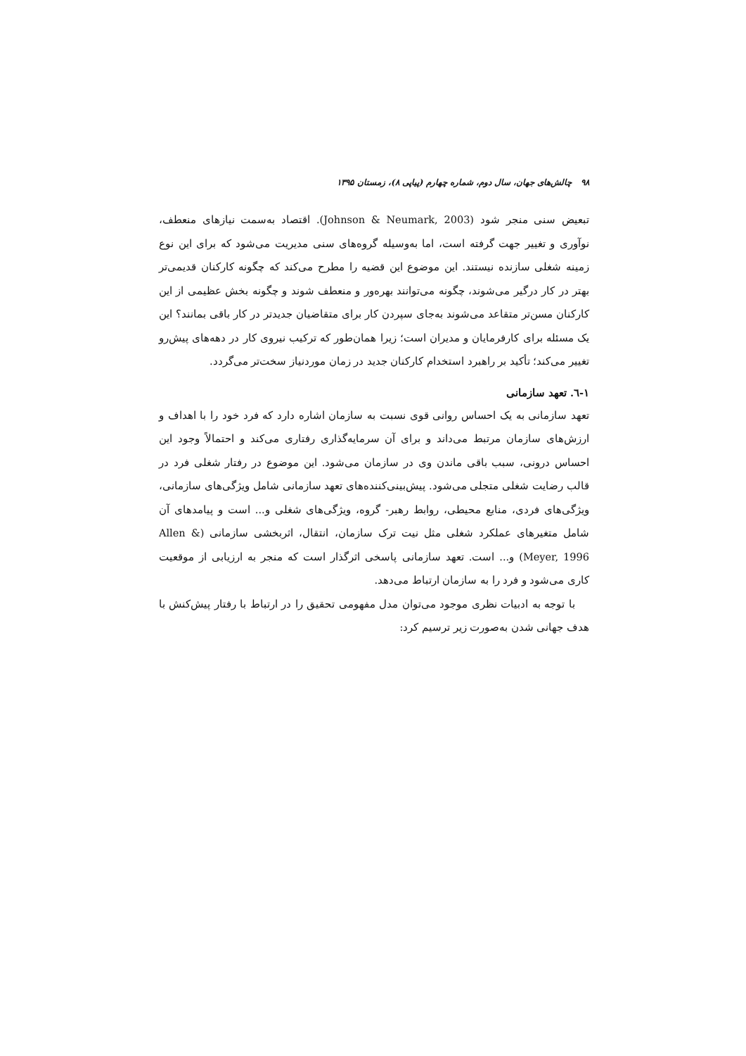۹۸ چالش‌های جهان، سال دوم، شماره چهارم (پیاپی ۸)، زمستان ۱۳۹۵
تبعیض سنی منجر شود (Johnson & Neumark, 2003). اقتصاد به‌سمت نیازهای منعطف، نوآوری و تغییر جهت گرفته است، اما به‌وسیله گروه‌های سنی مدیریت می‌شود که برای این نوع زمینه شغلی سازنده نیستند. این موضوع این قضیه را مطرح می‌کند که چگونه کارکنان قدیمی‌تر بهتر در کار درگیر می‌شوند، چگونه می‌توانند بهره‌ور و منعطف شوند و چگونه بخش عظیمی از این کارکنان مسن‌تر متقاعد می‌شوند به‌جای سپردن کار برای متقاضیان جدیدتر در کار باقی بمانند؟ این یک مسئله برای کارفرمایان و مدیران است؛ زیرا همان‌طور که ترکیب نیروی کار در دهه‌های پیش‌رو تغییر می‌کند؛ تأکید بر راهبرد استخدام کارکنان جدید در زمان موردنیاز سخت‌تر می‌گردد.
۱-٦. تعهد سازمانی
تعهد سازمانی به یک احساس روانی قوی نسبت به سازمان اشاره دارد که فرد خود را با اهداف و ارزش‌های سازمان مرتبط می‌داند و برای آن سرمایه‌گذاری رفتاری می‌کند و احتمالاً وجود این احساس درونی، سبب باقی ماندن وی در سازمان می‌شود. این موضوع در رفتار شغلی فرد در قالب رضایت شغلی متجلی می‌شود. پیش‌بینی‌کننده‌های تعهد سازمانی شامل ویژگی‌های سازمانی، ویژگی‌های فردی، منابع محیطی، روابط رهبر- گروه، ویژگی‌های شغلی و... است و پیامدهای آن شامل متغیرهای عملکرد شغلی مثل نیت ترک سازمان، انتقال، اثربخشی سازمانی (Allen & Meyer, 1996) و... است. تعهد سازمانی پاسخی اثرگذار است که منجر به ارزیابی از موقعیت کاری می‌شود و فرد را به سازمان ارتباط می‌دهد.
با توجه به ادبیات نظری موجود می‌توان مدل مفهومی تحقیق را در ارتباط با رفتار پیش‌کنش با هدف جهانی شدن به‌صورت زیر ترسیم کرد: